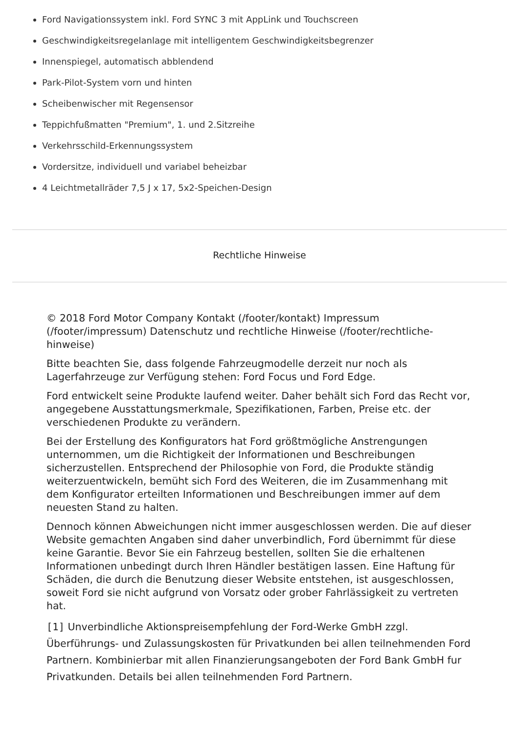Ford Navigationssystem inkl. Ford SYNC 3 mit AppLink und Touchscreen
Geschwindigkeitsregelanlage mit intelligentem Geschwindigkeitsbegrenzer
Innenspiegel, automatisch abblendend
Park-Pilot-System vorn und hinten
Scheibenwischer mit Regensensor
Teppichfußmatten "Premium", 1. und 2.Sitzreihe
Verkehrsschild-Erkennungssystem
Vordersitze, individuell und variabel beheizbar
4 Leichtmetallräder 7,5 J x 17, 5x2-Speichen-Design
Rechtliche Hinweise
© 2018 Ford Motor Company Kontakt (/footer/kontakt) Impressum (/footer/impressum) Datenschutz und rechtliche Hinweise (/footer/rechtliche-hinweise)
Bitte beachten Sie, dass folgende Fahrzeugmodelle derzeit nur noch als Lagerfahrzeuge zur Verfügung stehen: Ford Focus und Ford Edge.
Ford entwickelt seine Produkte laufend weiter. Daher behält sich Ford das Recht vor, angegebene Ausstattungsmerkmale, Spezifikationen, Farben, Preise etc. der verschiedenen Produkte zu verändern.
Bei der Erstellung des Konfigurators hat Ford größtmögliche Anstrengungen unternommen, um die Richtigkeit der Informationen und Beschreibungen sicherzustellen. Entsprechend der Philosophie von Ford, die Produkte ständig weiterzuentwickeln, bemüht sich Ford des Weiteren, die im Zusammenhang mit dem Konfigurator erteilten Informationen und Beschreibungen immer auf dem neuesten Stand zu halten.
Dennoch können Abweichungen nicht immer ausgeschlossen werden. Die auf dieser Website gemachten Angaben sind daher unverbindlich, Ford übernimmt für diese keine Garantie. Bevor Sie ein Fahrzeug bestellen, sollten Sie die erhaltenen Informationen unbedingt durch Ihren Händler bestätigen lassen. Eine Haftung für Schäden, die durch die Benutzung dieser Website entstehen, ist ausgeschlossen, soweit Ford sie nicht aufgrund von Vorsatz oder grober Fahrlässigkeit zu vertreten hat.
[1] Unverbindliche Aktionspreisempfehlung der Ford-Werke GmbH zzgl. Überführungs- und Zulassungskosten für Privatkunden bei allen teilnehmenden Ford Partnern. Kombinierbar mit allen Finanzierungsangeboten der Ford Bank GmbH fur Privatkunden. Details bei allen teilnehmenden Ford Partnern.